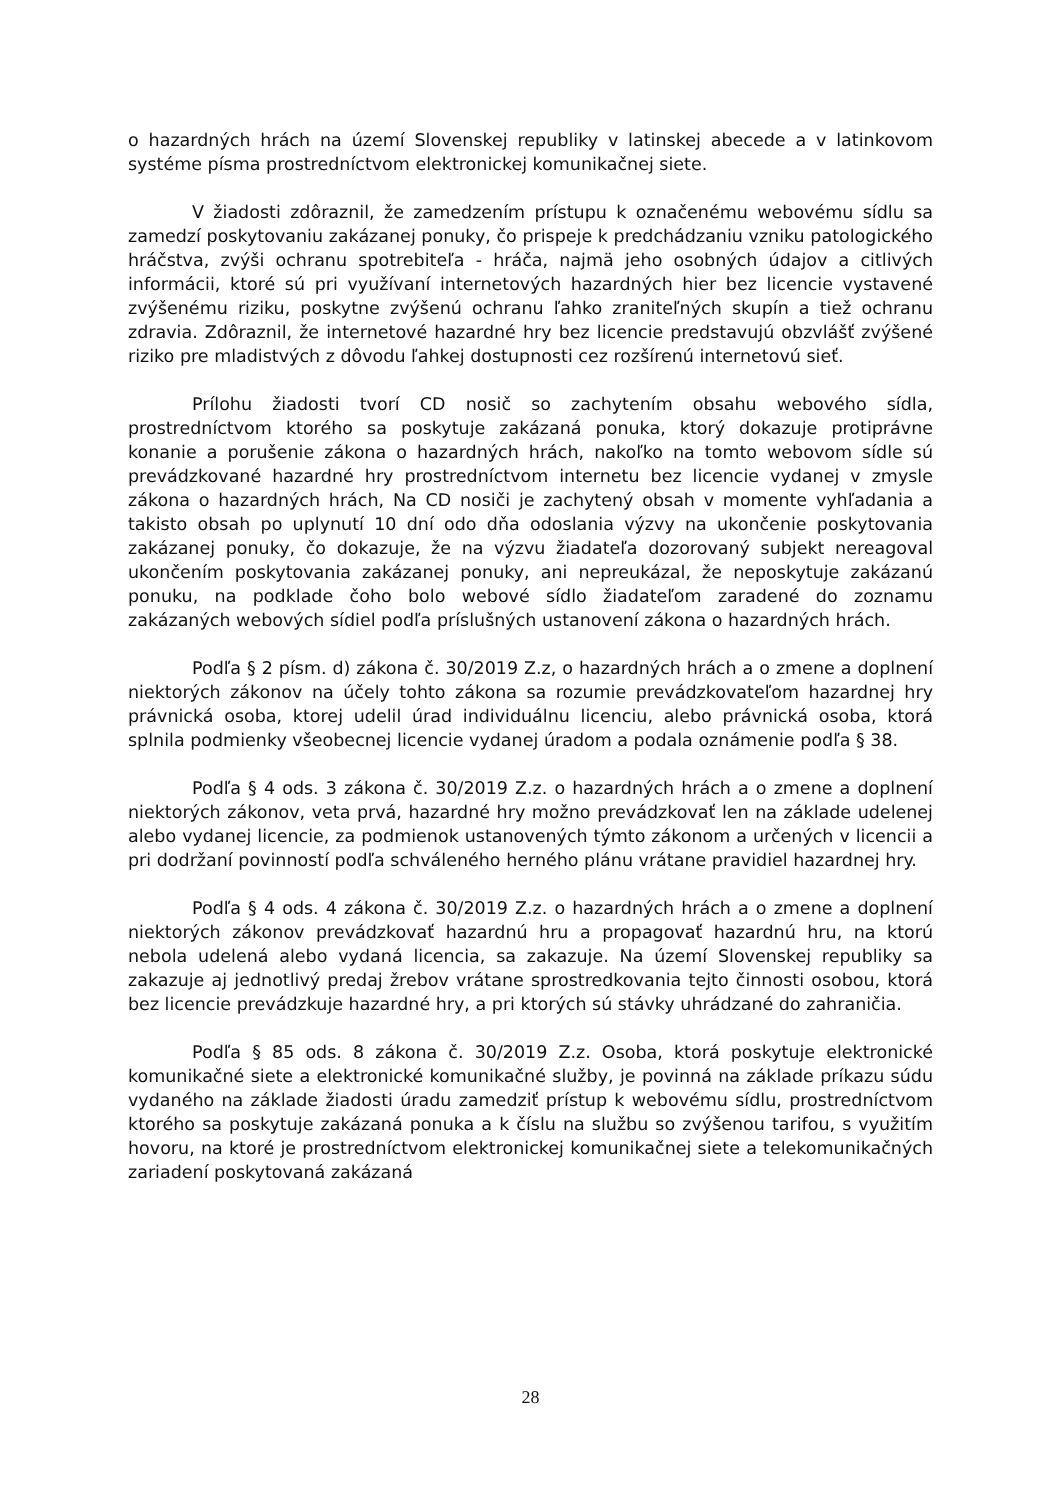o hazardných hrách na území Slovenskej republiky v latinskej abecede a v latinkovom systéme písma prostredníctvom elektronickej komunikačnej siete.
V žiadosti zdôraznil, že zamedzením prístupu k označenému webovému sídlu sa zamedzí poskytovaniu zakázanej ponuky, čo prispeje k predchádzaniu vzniku patologického hráčstva, zvýši ochranu spotrebiteľa - hráča, najmä jeho osobných údajov a citlivých informácii, ktoré sú pri využívaní internetových hazardných hier bez licencie vystavené zvýšenému riziku, poskytne zvýšenú ochranu ľahko zraniteľných skupín a tiež ochranu zdravia. Zdôraznil, že internetové hazardné hry bez licencie predstavujú obzvlášť zvýšené riziko pre mladistvých z dôvodu ľahkej dostupnosti cez rozšírenú internetovú sieť.
Prílohu žiadosti tvorí CD nosič so zachytením obsahu webového sídla, prostredníctvom ktorého sa poskytuje zakázaná ponuka, ktorý dokazuje protiprávne konanie a porušenie zákona o hazardných hrách, nakoľko na tomto webovom sídle sú prevádzkované hazardné hry prostredníctvom internetu bez licencie vydanej v zmysle zákona o hazardných hrách, Na CD nosiči je zachytený obsah v momente vyhľadania a takisto obsah po uplynutí 10 dní odo dňa odoslania výzvy na ukončenie poskytovania zakázanej ponuky, čo dokazuje, že na výzvu žiadateľa dozorovaný subjekt nereagoval ukončením poskytovania zakázanej ponuky, ani nepreukázal, že neposkytuje zakázanú ponuku, na podklade čoho bolo webové sídlo žiadateľom zaradené do zoznamu zakázaných webových sídiel podľa príslušných ustanovení zákona o hazardných hrách.
Podľa § 2 písm. d) zákona č. 30/2019 Z.z, o hazardných hrách a o zmene a doplnení niektorých zákonov na účely tohto zákona sa rozumie prevádzkovateľom hazardnej hry právnická osoba, ktorej udelil úrad individuálnu licenciu, alebo právnická osoba, ktorá splnila podmienky všeobecnej licencie vydanej úradom a podala oznámenie podľa § 38.
Podľa § 4 ods. 3 zákona č. 30/2019 Z.z. o hazardných hrách a o zmene a doplnení niektorých zákonov, veta prvá, hazardné hry možno prevádzkovať len na základe udelenej alebo vydanej licencie, za podmienok ustanovených týmto zákonom a určených v licencii a pri dodržaní povinností podľa schváleného herného plánu vrátane pravidiel hazardnej hry.
Podľa § 4 ods. 4 zákona č. 30/2019 Z.z. o hazardných hrách a o zmene a doplnení niektorých zákonov prevádzkovať hazardnú hru a propagovať hazardnú hru, na ktorú nebola udelená alebo vydaná licencia, sa zakazuje. Na území Slovenskej republiky sa zakazuje aj jednotlivý predaj žrebov vrátane sprostredkovania tejto činnosti osobou, ktorá bez licencie prevádzkuje hazardné hry, a pri ktorých sú stávky uhrádzané do zahraničia.
Podľa § 85 ods. 8 zákona č. 30/2019 Z.z. Osoba, ktorá poskytuje elektronické komunikačné siete a elektronické komunikačné služby, je povinná na základe príkazu súdu vydaného na základe žiadosti úradu zamedziť prístup k webovému sídlu, prostredníctvom ktorého sa poskytuje zakázaná ponuka a k číslu na službu so zvýšenou tarifou, s využitím hovoru, na ktoré je prostredníctvom elektronickej komunikačnej siete a telekomunikačných zariadení poskytovaná zakázaná
28